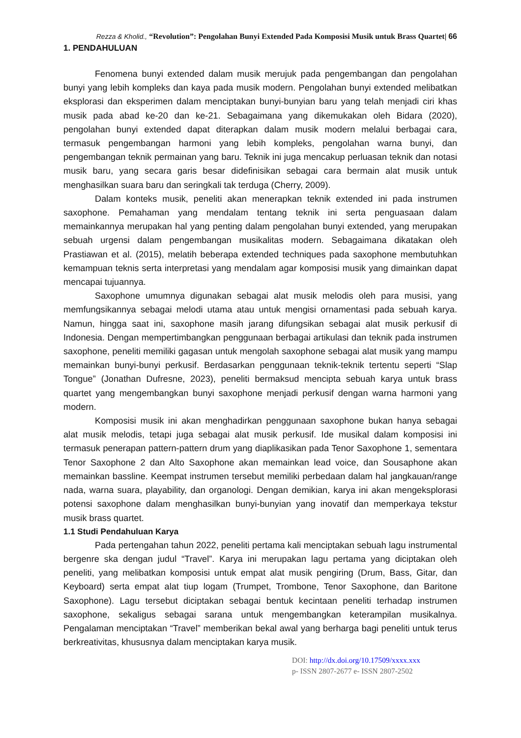Rezza & Kholid., “Revolution”: Pengolahan Bunyi Extended Pada Komposisi Musik untuk Brass Quartet| 66
1. PENDAHULUAN
Fenomena bunyi extended dalam musik merujuk pada pengembangan dan pengolahan bunyi yang lebih kompleks dan kaya pada musik modern. Pengolahan bunyi extended melibatkan eksplorasi dan eksperimen dalam menciptakan bunyi-bunyian baru yang telah menjadi ciri khas musik pada abad ke-20 dan ke-21. Sebagaimana yang dikemukakan oleh Bidara (2020), pengolahan bunyi extended dapat diterapkan dalam musik modern melalui berbagai cara, termasuk pengembangan harmoni yang lebih kompleks, pengolahan warna bunyi, dan pengembangan teknik permainan yang baru. Teknik ini juga mencakup perluasan teknik dan notasi musik baru, yang secara garis besar didefinisikan sebagai cara bermain alat musik untuk menghasilkan suara baru dan seringkali tak terduga (Cherry, 2009).
Dalam konteks musik, peneliti akan menerapkan teknik extended ini pada instrumen saxophone. Pemahaman yang mendalam tentang teknik ini serta penguasaan dalam memainkannya merupakan hal yang penting dalam pengolahan bunyi extended, yang merupakan sebuah urgensi dalam pengembangan musikalitas modern. Sebagaimana dikatakan oleh Prastiawan et al. (2015), melatih beberapa extended techniques pada saxophone membutuhkan kemampuan teknis serta interpretasi yang mendalam agar komposisi musik yang dimainkan dapat mencapai tujuannya.
Saxophone umumnya digunakan sebagai alat musik melodis oleh para musisi, yang memfungsikannya sebagai melodi utama atau untuk mengisi ornamentasi pada sebuah karya. Namun, hingga saat ini, saxophone masih jarang difungsikan sebagai alat musik perkusif di Indonesia. Dengan mempertimbangkan penggunaan berbagai artikulasi dan teknik pada instrumen saxophone, peneliti memiliki gagasan untuk mengolah saxophone sebagai alat musik yang mampu memainkan bunyi-bunyi perkusif. Berdasarkan penggunaan teknik-teknik tertentu seperti “Slap Tongue” (Jonathan Dufresne, 2023), peneliti bermaksud mencipta sebuah karya untuk brass quartet yang mengembangkan bunyi saxophone menjadi perkusif dengan warna harmoni yang modern.
Komposisi musik ini akan menghadirkan penggunaan saxophone bukan hanya sebagai alat musik melodis, tetapi juga sebagai alat musik perkusif. Ide musikal dalam komposisi ini termasuk penerapan pattern-pattern drum yang diaplikasikan pada Tenor Saxophone 1, sementara Tenor Saxophone 2 dan Alto Saxophone akan memainkan lead voice, dan Sousaphone akan memainkan bassline. Keempat instrumen tersebut memiliki perbedaan dalam hal jangkauan/range nada, warna suara, playability, dan organologi. Dengan demikian, karya ini akan mengeksplorasi potensi saxophone dalam menghasilkan bunyi-bunyian yang inovatif dan memperkaya tekstur musik brass quartet.
1.1 Studi Pendahuluan Karya
Pada pertengahan tahun 2022, peneliti pertama kali menciptakan sebuah lagu instrumental bergenre ska dengan judul “Travel”. Karya ini merupakan lagu pertama yang diciptakan oleh peneliti, yang melibatkan komposisi untuk empat alat musik pengiring (Drum, Bass, Gitar, dan Keyboard) serta empat alat tiup logam (Trumpet, Trombone, Tenor Saxophone, dan Baritone Saxophone). Lagu tersebut diciptakan sebagai bentuk kecintaan peneliti terhadap instrumen saxophone, sekaligus sebagai sarana untuk mengembangkan keterampilan musikalnya. Pengalaman menciptakan “Travel” memberikan bekal awal yang berharga bagi peneliti untuk terus berkreativitas, khususnya dalam menciptakan karya musik.
DOI: http://dx.doi.org/10.17509/xxxx.xxx
p- ISSN 2807-2677 e- ISSN 2807-2502